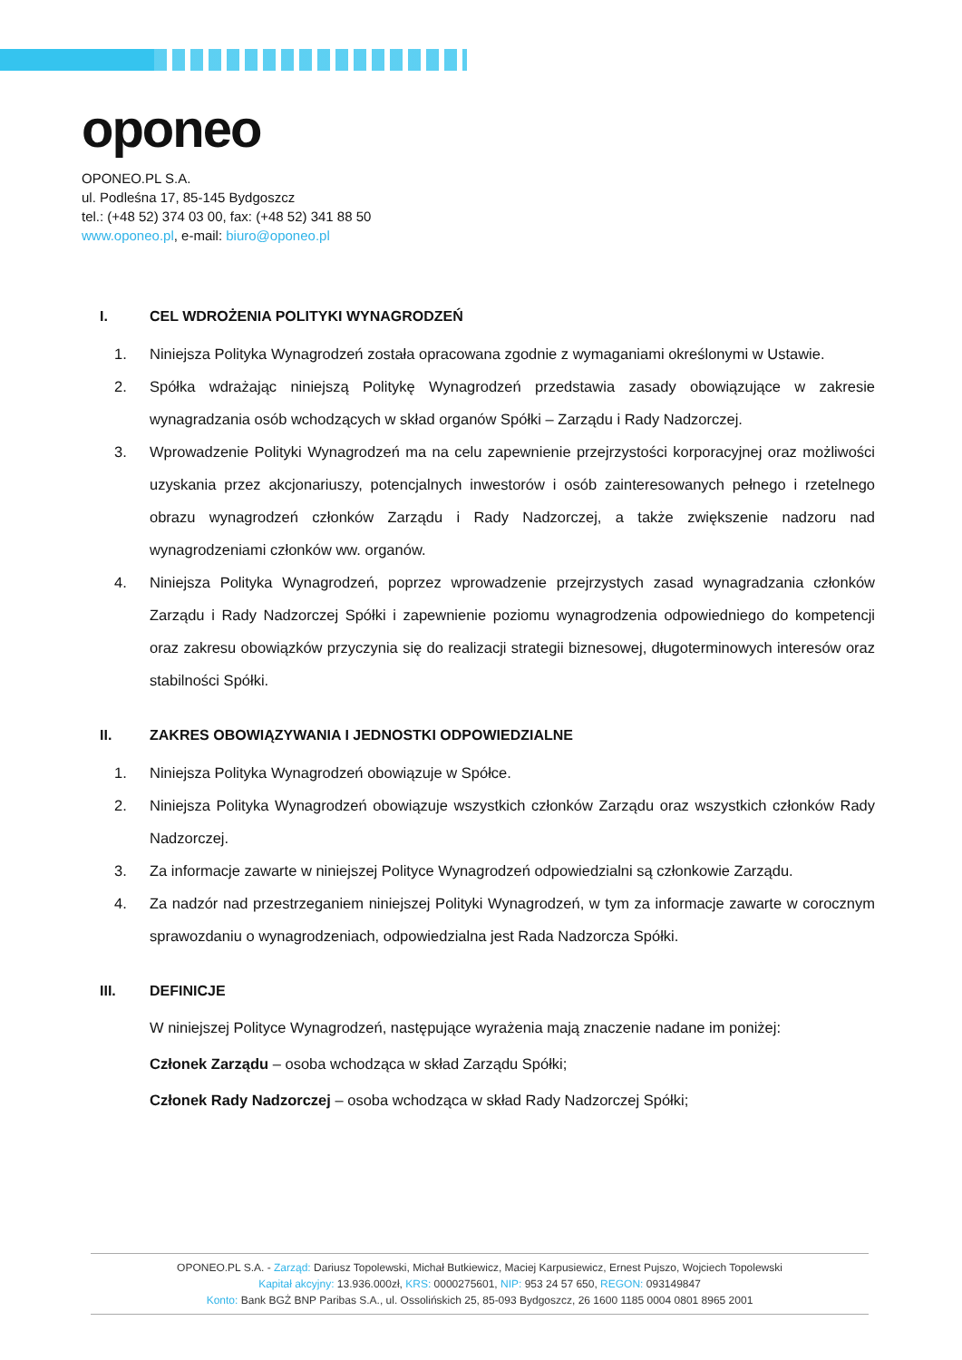oponeo
OPONEO.PL S.A.
ul. Podleśna 17, 85-145 Bydgoszcz
tel.: (+48 52) 374 03 00, fax: (+48 52) 341 88 50
www.oponeo.pl, e-mail: biuro@oponeo.pl
I. CEL WDROŻENIA POLITYKI WYNAGRODZEŃ
1. Niniejsza Polityka Wynagrodzeń została opracowana zgodnie z wymaganiami określonymi w Ustawie.
2. Spółka wdrażając niniejszą Politykę Wynagrodzeń przedstawia zasady obowiązujące w zakresie wynagradzania osób wchodzących w skład organów Spółki – Zarządu i Rady Nadzorczej.
3. Wprowadzenie Polityki Wynagrodzeń ma na celu zapewnienie przejrzystości korporacyjnej oraz możliwości uzyskania przez akcjonariuszy, potencjalnych inwestorów i osób zainteresowanych pełnego i rzetelnego obrazu wynagrodzeń członków Zarządu i Rady Nadzorczej, a także zwiększenie nadzoru nad wynagrodzeniami członków ww. organów.
4. Niniejsza Polityka Wynagrodzeń, poprzez wprowadzenie przejrzystych zasad wynagradzania członków Zarządu i Rady Nadzorczej Spółki i zapewnienie poziomu wynagrodzenia odpowiedniego do kompetencji oraz zakresu obowiązków przyczynia się do realizacji strategii biznesowej, długoterminowych interesów oraz stabilności Spółki.
II. ZAKRES OBOWIĄZYWANIA I JEDNOSTKI ODPOWIEDZIALNE
1. Niniejsza Polityka Wynagrodzeń obowiązuje w Spółce.
2. Niniejsza Polityka Wynagrodzeń obowiązuje wszystkich członków Zarządu oraz wszystkich członków Rady Nadzorczej.
3. Za informacje zawarte w niniejszej Polityce Wynagrodzeń odpowiedzialni są członkowie Zarządu.
4. Za nadzór nad przestrzeganiem niniejszej Polityki Wynagrodzeń, w tym za informacje zawarte w corocznym sprawozdaniu o wynagrodzeniach, odpowiedzialna jest Rada Nadzorcza Spółki.
III. DEFINICJE
W niniejszej Polityce Wynagrodzeń, następujące wyrażenia mają znaczenie nadane im poniżej:
Członek Zarządu – osoba wchodząca w skład Zarządu Spółki;
Członek Rady Nadzorczej – osoba wchodząca w skład Rady Nadzorczej Spółki;
OPONEO.PL S.A. - Zarząd: Dariusz Topolewski, Michał Butkiewicz, Maciej Karpusiewicz, Ernest Pujszo, Wojciech Topolewski
Kapitał akcyjny: 13.936.000zł, KRS: 0000275601, NIP: 953 24 57 650, REGON: 093149847
Konto: Bank BGŻ BNP Paribas S.A., ul. Ossolińskich 25, 85-093 Bydgoszcz, 26 1600 1185 0004 0801 8965 2001